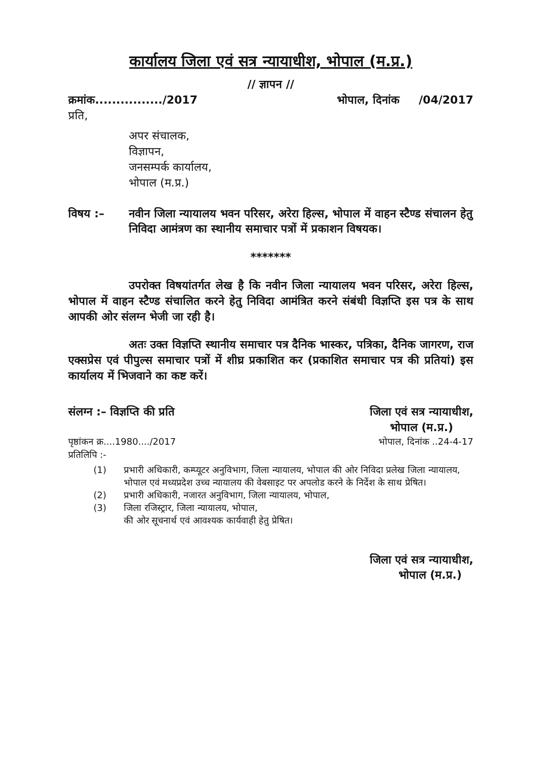कार्यालय जिला एवं सत्र न्यायाधीश, भोपाल (म.प्र.)
// ज्ञापन //
क्रमांक................/2017 भोपाल, दिनांक /04/2017
प्रति,
अपर संचालक,
विज्ञापन,
जनसम्पर्क कार्यालय,
भोपाल (म.प्र.)
विषय :– नवीन जिला न्यायालय भवन परिसर, अरेरा हिल्स, भोपाल में वाहन स्टैण्ड संचालन हेतु निविदा आमंत्रण का स्थानीय समाचार पत्रों में प्रकाशन विषयक।
*******
उपरोक्त विषयांतर्गत लेख है कि नवीन जिला न्यायालय भवन परिसर, अरेरा हिल्स, भोपाल में वाहन स्टैण्ड संचालित करने हेतु निविदा आमंत्रित करने संबंधी विज्ञप्ति इस पत्र के साथ आपकी ओर संलग्न भेजी जा रही है।
अतः उक्त विज्ञप्ति स्थानीय समाचार पत्र दैनिक भास्कर, पत्रिका, दैनिक जागरण, राज एक्सप्रेस एवं पीपुल्स समाचार पत्रों में शीघ्र प्रकाशित कर (प्रकाशित समाचार पत्र की प्रतियां) इस कार्यालय में भिजवाने का कष्ट करें।
संलग्न :– विज्ञप्ति की प्रति जिला एवं सत्र न्यायाधीश,
भोपाल (म.प्र.)
पृष्ठांकन क्र....1980..../2017 भोपाल, दिनांक ..24-4-17
प्रतिलिपि :-
(1) प्रभारी अधिकारी, कम्प्यूटर अनुविभाग, जिला न्यायालय, भोपाल की ओर निविदा प्रलेख जिला न्यायालय, भोपाल एवं मध्यप्रदेश उच्च न्यायालय की वेबसाइट पर अपलोड करने के निर्देश के साथ प्रेषित।
(2) प्रभारी अधिकारी, नजारत अनुविभाग, जिला न्यायालय, भोपाल,
(3) जिला रजिस्ट्रार, जिला न्यायालय, भोपाल,
की ओर सूचनार्थ एवं आवश्यक कार्यवाही हेतु प्रेषित।
जिला एवं सत्र न्यायाधीश,
भोपाल (म.प्र.)